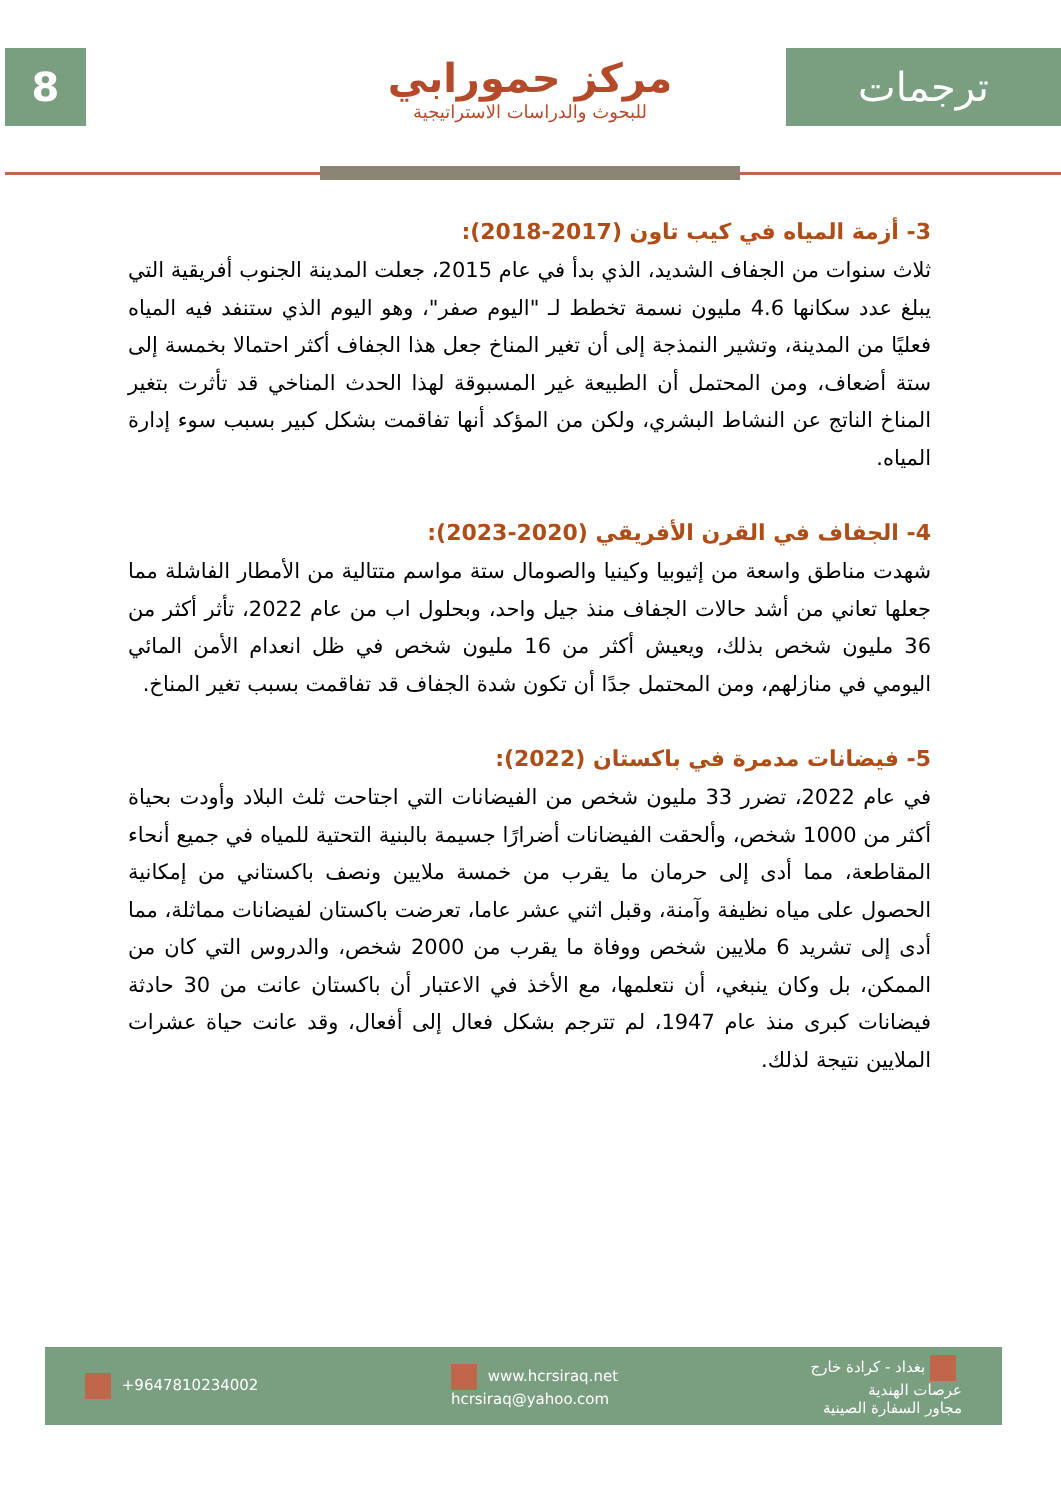8
مركز حمورابي
للبحوث والدراسات الاستراتيجية
ترجمات
3- أزمة المياه في كيب تاون (2017-2018):
ثلاث سنوات من الجفاف الشديد، الذي بدأ في عام 2015، جعلت المدينة الجنوب أفريقية التي يبلغ عدد سكانها 4.6 مليون نسمة تخطط لـ "اليوم صفر"، وهو اليوم الذي ستنفد فيه المياه فعليًا من المدينة، وتشير النمذجة إلى أن تغير المناخ جعل هذا الجفاف أكثر احتمالا بخمسة إلى ستة أضعاف، ومن المحتمل أن الطبيعة غير المسبوقة لهذا الحدث المناخي قد تأثرت بتغير المناخ الناتج عن النشاط البشري، ولكن من المؤكد أنها تفاقمت بشكل كبير بسبب سوء إدارة المياه.
4- الجفاف في القرن الأفريقي (2020-2023):
شهدت مناطق واسعة من إثيوبيا وكينيا والصومال ستة مواسم متتالية من الأمطار الفاشلة مما جعلها تعاني من أشد حالات الجفاف منذ جيل واحد، وبحلول اب من عام 2022، تأثر أكثر من 36 مليون شخص بذلك، ويعيش أكثر من 16 مليون شخص في ظل انعدام الأمن المائي اليومي في منازلهم، ومن المحتمل جدًا أن تكون شدة الجفاف قد تفاقمت بسبب تغير المناخ.
5- فيضانات مدمرة في باكستان (2022):
في عام 2022، تضرر 33 مليون شخص من الفيضانات التي اجتاحت ثلث البلاد وأودت بحياة أكثر من 1000 شخص، وألحقت الفيضانات أضرارًا جسيمة بالبنية التحتية للمياه في جميع أنحاء المقاطعة، مما أدى إلى حرمان ما يقرب من خمسة ملايين ونصف باكستاني من إمكانية الحصول على مياه نظيفة وآمنة، وقبل اثني عشر عاما، تعرضت باكستان لفيضانات مماثلة، مما أدى إلى تشريد 6 ملايين شخص ووفاة ما يقرب من 2000 شخص، والدروس التي كان من الممكن، بل وكان ينبغي، أن نتعلمها، مع الأخذ في الاعتبار أن باكستان عانت من 30 حادثة فيضانات كبرى منذ عام 1947، لم تترجم بشكل فعال إلى أفعال، وقد عانت حياة عشرات الملايين نتيجة لذلك.
+9647810234002
www.hcrsiraq.net
hcrsiraq@yahoo.com
بغداد - كرادة خارج
عرصات الهندية
مجاور السفارة الصينية